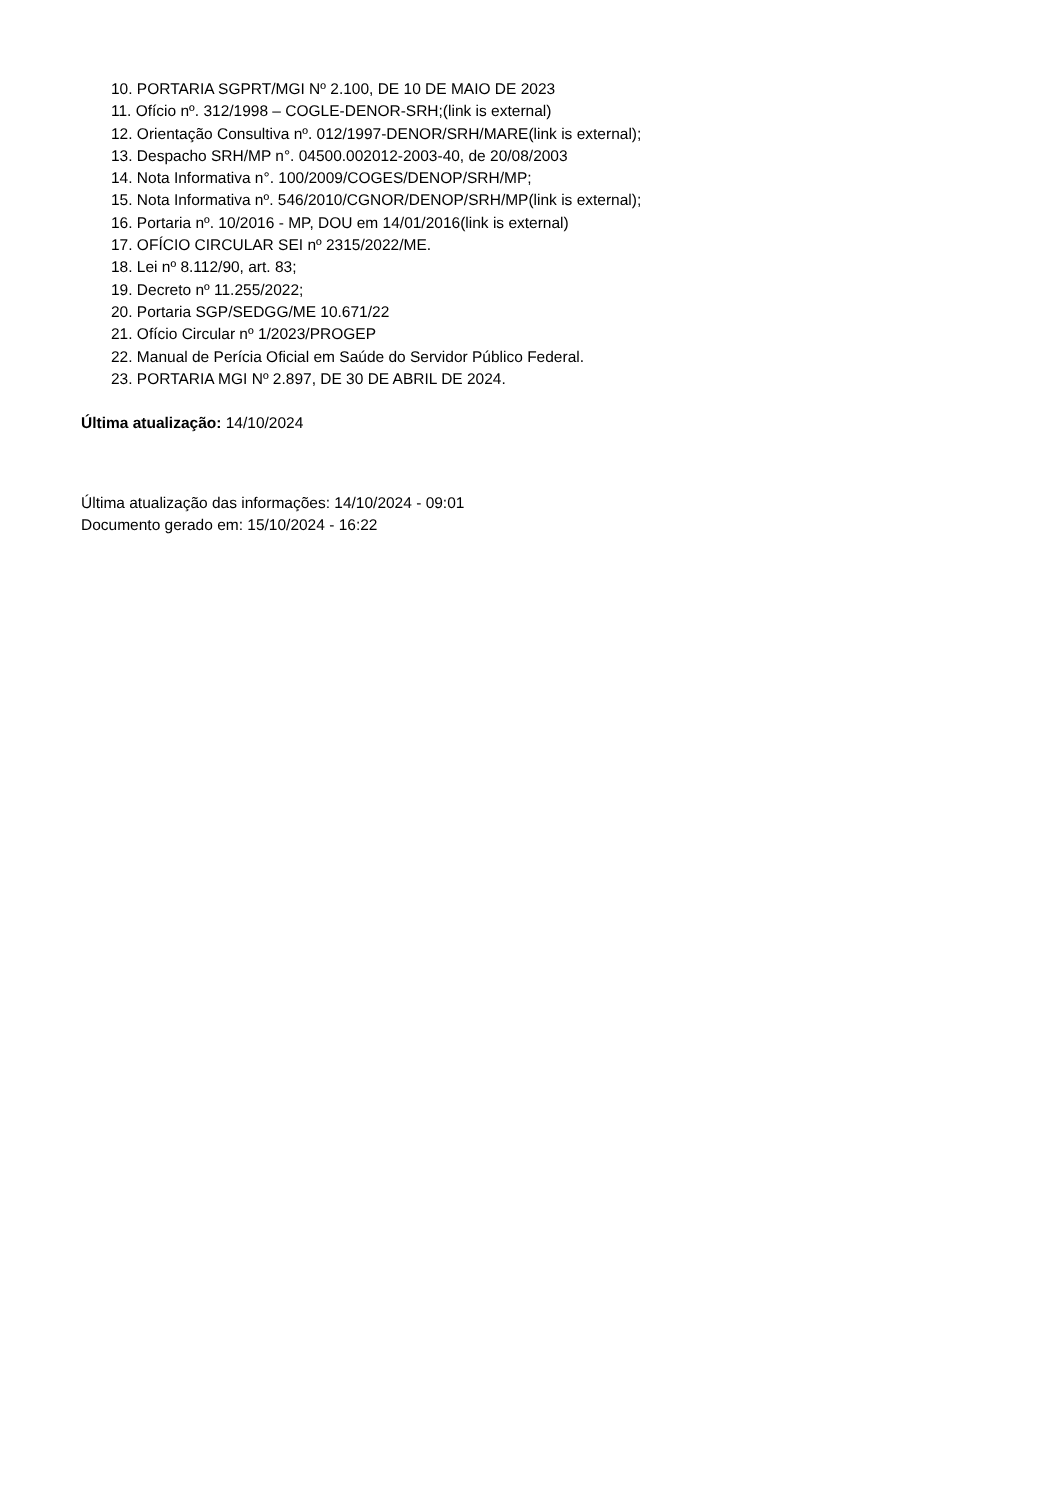10. PORTARIA SGPRT/MGI Nº 2.100, DE 10 DE MAIO DE 2023
11. Ofício nº. 312/1998 – COGLE-DENOR-SRH;(link is external)
12. Orientação Consultiva nº. 012/1997-DENOR/SRH/MARE(link is external);
13. Despacho SRH/MP n°. 04500.002012-2003-40, de 20/08/2003
14. Nota Informativa n°. 100/2009/COGES/DENOP/SRH/MP;
15. Nota Informativa nº. 546/2010/CGNOR/DENOP/SRH/MP(link is external);
16. Portaria nº. 10/2016 - MP, DOU em 14/01/2016(link is external)
17. OFÍCIO CIRCULAR SEI nº 2315/2022/ME.
18. Lei nº 8.112/90, art. 83;
19. Decreto nº 11.255/2022;
20. Portaria SGP/SEDGG/ME 10.671/22
21. Ofício Circular nº 1/2023/PROGEP
22. Manual de Perícia Oficial em Saúde do Servidor Público Federal.
23. PORTARIA MGI Nº 2.897, DE 30 DE ABRIL DE 2024.
Última atualização: 14/10/2024
Última atualização das informações: 14/10/2024 - 09:01
Documento gerado em: 15/10/2024 - 16:22